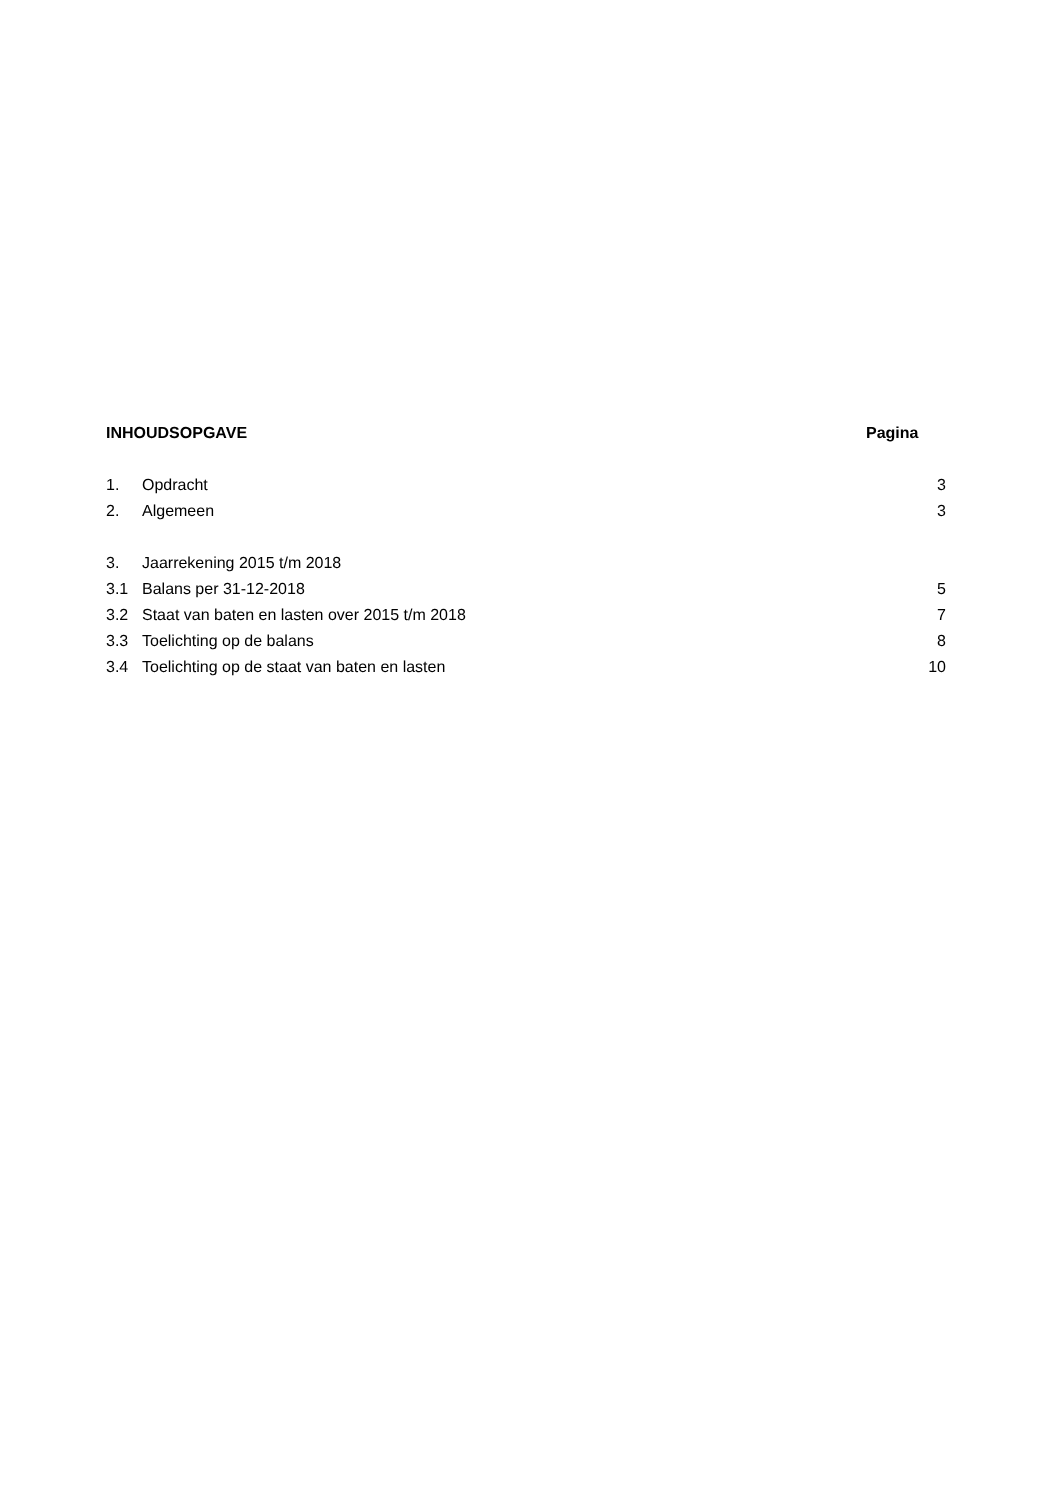INHOUDSOPGAVE Pagina
1. Opdracht 3
2. Algemeen 3
3. Jaarrekening 2015 t/m 2018
3.1 Balans per 31-12-2018 5
3.2 Staat van baten en lasten over 2015 t/m 2018 7
3.3 Toelichting op de balans 8
3.4 Toelichting op de staat van baten en lasten 10